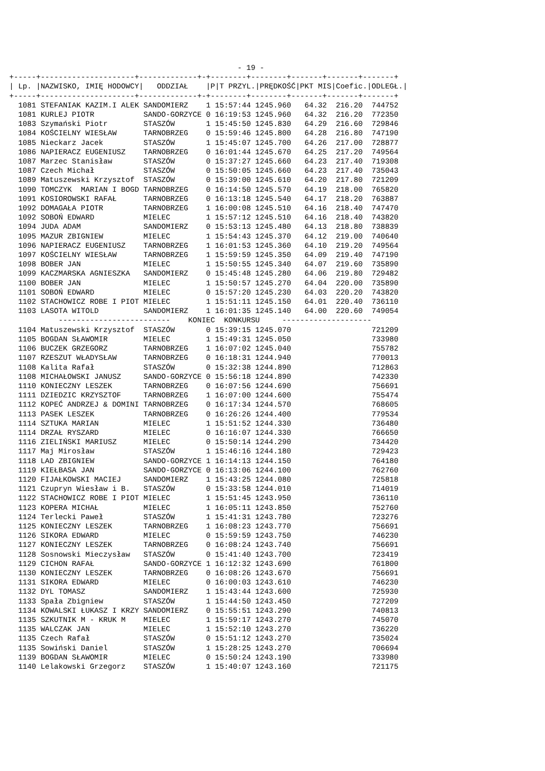- 19 -
+-----+---------------------+-------------+-+--------+--------+-------+-------+-------+
| Lp. |NAZWISKO, IMIĘ HODOWCY|   ODDZIAŁ    |P|T PRZYL.|PRĘDKOŚĆ|PKT MIS|Coefic.|ODLEGŁ.|
+-----+---------------------+-------------+-+--------+--------+-------+-------+-------+
  1081 STEFANIAK KAZIM.I ALEK SANDOMIERZ    1 15:57:44 1245.960   64.32  216.20  744752
  1081 KURLEJ PIOTR           SANDO-GORZYCE 0 16:19:53 1245.960   64.32  216.20  772350
  1083 Szymański Piotr        STASZÓW       1 15:45:50 1245.830   64.29  216.60  729846
  1084 KOŚCIELNY WIESŁAW      TARNOBRZEG    0 15:59:46 1245.800   64.28  216.80  747190
  1085 Nieckarz Jacek         STASZÓW       1 15:45:07 1245.700   64.26  217.00  728877
  1086 NAPIERACZ EUGENIUSZ    TARNOBRZEG    0 16:01:44 1245.670   64.25  217.20  749564
  1087 Marzec Stanisław       STASZÓW       0 15:37:27 1245.660   64.23  217.40  719308
  1087 Czech Michał           STASZÓW       0 15:50:05 1245.660   64.23  217.40  735043
  1089 Matuszewski Krzysztof  STASZÓW       0 15:39:00 1245.610   64.20  217.80  721209
  1090 TOMCZYK  MARIAN I BOGD TARNOBRZEG    0 16:14:50 1245.570   64.19  218.00  765820
  1091 KOSIOROWSKI RAFAŁ      TARNOBRZEG    0 16:13:18 1245.540   64.17  218.20  763887
  1092 DOMAGAŁA PIOTR         TARNOBRZEG    1 16:00:08 1245.510   64.16  218.40  747470
  1092 SOBOŃ EDWARD           MIELEC        1 15:57:12 1245.510   64.16  218.40  743820
  1094 JUDA ADAM              SANDOMIERZ    0 15:53:13 1245.480   64.13  218.80  738839
  1095 MAZUR ZBIGNIEW         MIELEC        1 15:54:43 1245.370   64.12  219.00  740640
  1096 NAPIERACZ EUGENIUSZ    TARNOBRZEG    1 16:01:53 1245.360   64.10  219.20  749564
  1097 KOŚCIELNY WIESŁAW      TARNOBRZEG    1 15:59:59 1245.350   64.09  219.40  747190
  1098 BOBER JAN              MIELEC        1 15:50:55 1245.340   64.07  219.60  735890
  1099 KACZMARSKA AGNIESZKA   SANDOMIERZ    0 15:45:48 1245.280   64.06  219.80  729482
  1100 BOBER JAN              MIELEC        1 15:50:57 1245.270   64.04  220.00  735890
  1101 SOBOŃ EDWARD           MIELEC        0 15:57:20 1245.230   64.03  220.20  743820
  1102 STACHOWICZ ROBE I PIOT MIELEC        1 15:51:11 1245.150   64.01  220.40  736110
  1103 LASOTA WITOLD          SANDOMIERZ    1 16:01:35 1245.140   64.00  220.60  749054
           -------------------------    KONIEC  KONKURSU     --------------------
  1104 Matuszewski Krzysztof  STASZÓW       0 15:39:15 1245.070                  721209
  1105 BOGDAN SŁAWOMIR        MIELEC        1 15:49:31 1245.050                  733980
  1106 BUCZEK GRZEGORZ        TARNOBRZEG    1 16:07:02 1245.040                  755782
  1107 RZESZUT WŁADYSŁAW      TARNOBRZEG    0 16:18:31 1244.940                  770013
  1108 Kalita Rafał           STASZÓW       0 15:32:38 1244.890                  712863
  1108 MICHAŁOWSKI JANUSZ     SANDO-GORZYCE 0 15:56:18 1244.890                  742330
  1110 KONIECZNY LESZEK       TARNOBRZEG    0 16:07:56 1244.690                  756691
  1111 DZIEDZIC KRZYSZTOF     TARNOBRZEG    1 16:07:00 1244.600                  755474
  1112 KOPEĆ ANDRZEJ & DOMINI TARNOBRZEG    0 16:17:34 1244.570                  768605
  1113 PASEK LESZEK           TARNOBRZEG    0 16:26:26 1244.400                  779534
  1114 SZTUKA MARIAN          MIELEC        1 15:51:52 1244.330                  736480
  1114 DRZAŁ RYSZARD          MIELEC        0 16:16:07 1244.330                  766650
  1116 ZIELIŃSKI MARIUSZ      MIELEC        0 15:50:14 1244.290                  734420
  1117 Maj Mirosław           STASZÓW       1 15:46:16 1244.180                  729423
  1118 LAD ZBIGNIEW           SANDO-GORZYCE 1 16:14:13 1244.150                  764180
  1119 KIEŁBASA JAN           SANDO-GORZYCE 0 16:13:06 1244.100                  762760
  1120 FIJAŁKOWSKI MACIEJ     SANDOMIERZ    1 15:43:25 1244.080                  725818
  1121 Czupryn Wiesław i B.   STASZÓW       0 15:33:58 1244.010                  714019
  1122 STACHOWICZ ROBE I PIOT MIELEC        1 15:51:45 1243.950                  736110
  1123 KOPERA MICHAŁ          MIELEC        1 16:05:11 1243.850                  752760
  1124 Terlecki Paweł         STASZÓW       1 15:41:31 1243.780                  723276
  1125 KONIECZNY LESZEK       TARNOBRZEG    1 16:08:23 1243.770                  756691
  1126 SIKORA EDWARD          MIELEC        0 15:59:59 1243.750                  746230
  1127 KONIECZNY LESZEK       TARNOBRZEG    0 16:08:24 1243.740                  756691
  1128 Sosnowski Mieczysław   STASZÓW       0 15:41:40 1243.700                  723419
  1129 CICHON RAFAŁ           SANDO-GORZYCE 1 16:12:32 1243.690                  761800
  1130 KONIECZNY LESZEK       TARNOBRZEG    0 16:08:26 1243.670                  756691
  1131 SIKORA EDWARD          MIELEC        0 16:00:03 1243.610                  746230
  1132 DYL TOMASZ             SANDOMIERZ    1 15:43:44 1243.600                  725930
  1133 Spała Zbigniew         STASZÓW       1 15:44:50 1243.450                  727209
  1134 KOWALSKI ŁUKASZ I KRZY SANDOMIERZ    0 15:55:51 1243.290                  740813
  1135 SZKUTNIK M - KRUK M    MIELEC        1 15:59:17 1243.270                  745070
  1135 WALCZAK JAN            MIELEC        1 15:52:10 1243.270                  736220
  1135 Czech Rafał            STASZÓW       0 15:51:12 1243.270                  735024
  1135 Sowiński Daniel        STASZÓW       1 15:28:25 1243.270                  706694
  1139 BOGDAN SŁAWOMIR        MIELEC        0 15:50:24 1243.190                  733980
  1140 Lelakowski Grzegorz    STASZÓW       1 15:40:07 1243.160                  721175